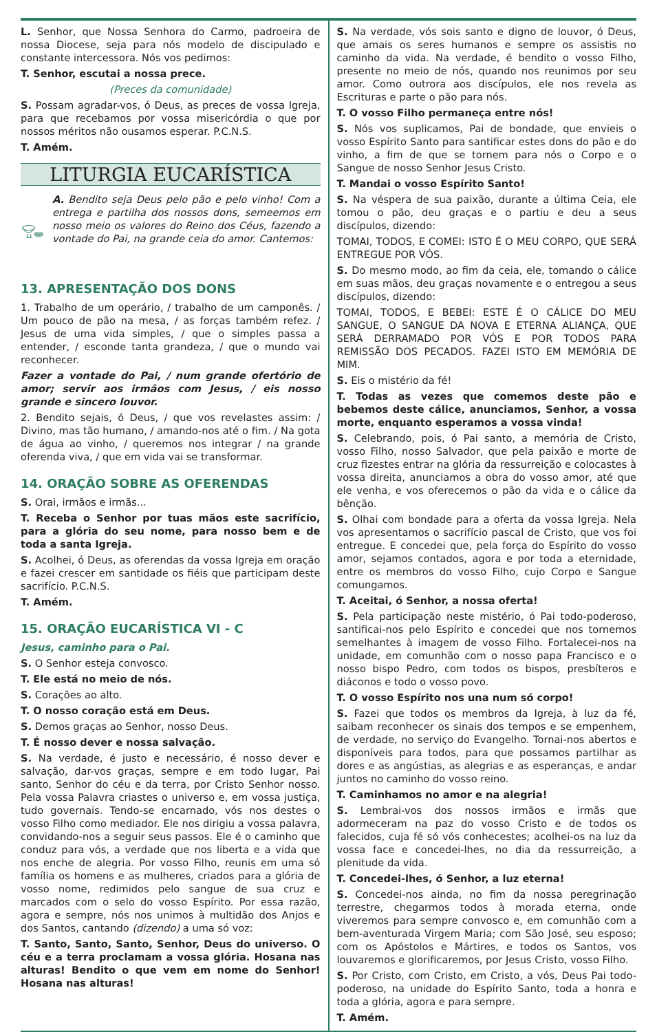L. Senhor, que Nossa Senhora do Carmo, padroeira de nossa Diocese, seja para nós modelo de discipulado e constante intercessora. Nós vos pedimos:
T. Senhor, escutai a nossa prece.
(Preces da comunidade)
S. Possam agradar-vos, ó Deus, as preces de vossa Igreja, para que recebamos por vossa misericórdia o que por nossos méritos não ousamos esperar. P.C.N.S.
T. Amém.
LITURGIA EUCARÍSTICA
A. Bendito seja Deus pelo pão e pelo vinho! Com a entrega e partilha dos nossos dons, semeemos em nosso meio os valores do Reino dos Céus, fazendo a vontade do Pai, na grande ceia do amor. Cantemos:
13. APRESENTAÇÃO DOS DONS
1. Trabalho de um operário, / trabalho de um camponês. / Um pouco de pão na mesa, / as forças também refez. / Jesus de uma vida simples, / que o simples passa a entender, / esconde tanta grandeza, / que o mundo vai reconhecer.
Fazer a vontade do Pai, / num grande ofertório de amor; servir aos irmãos com Jesus, / eis nosso grande e sincero louvor.
2. Bendito sejais, ó Deus, / que vos revelastes assim: / Divino, mas tão humano, / amando-nos até o fim. / Na gota de água ao vinho, / queremos nos integrar / na grande oferenda viva, / que em vida vai se transformar.
14. ORAÇÃO SOBRE AS OFERENDAS
S. Orai, irmãos e irmãs...
T. Receba o Senhor por tuas mãos este sacrifício, para a glória do seu nome, para nosso bem e de toda a santa Igreja.
S. Acolhei, ó Deus, as oferendas da vossa Igreja em oração e fazei crescer em santidade os fiéis que participam deste sacrifício. P.C.N.S.
T. Amém.
15. ORAÇÃO EUCARÍSTICA VI - C
Jesus, caminho para o Pai.
S. O Senhor esteja convosco.
T. Ele está no meio de nós.
S. Corações ao alto.
T. O nosso coração está em Deus.
S. Demos graças ao Senhor, nosso Deus.
T. É nosso dever e nossa salvação.
S. Na verdade, é justo e necessário, é nosso dever e salvação, dar-vos graças, sempre e em todo lugar, Pai santo, Senhor do céu e da terra, por Cristo Senhor nosso. Pela vossa Palavra criastes o universo e, em vossa justiça, tudo governais. Tendo-se encarnado, vós nos destes o vosso Filho como mediador. Ele nos dirigiu a vossa palavra, convidando-nos a seguir seus passos. Ele é o caminho que conduz para vós, a verdade que nos liberta e a vida que nos enche de alegria. Por vosso Filho, reunis em uma só família os homens e as mulheres, criados para a glória de vosso nome, redimidos pelo sangue de sua cruz e marcados com o selo do vosso Espírito. Por essa razão, agora e sempre, nós nos unimos à multidão dos Anjos e dos Santos, cantando (dizendo) a uma só voz:
T. Santo, Santo, Santo, Senhor, Deus do universo. O céu e a terra proclamam a vossa glória. Hosana nas alturas! Bendito o que vem em nome do Senhor! Hosana nas alturas!
S. Na verdade, vós sois santo e digno de louvor, ó Deus, que amais os seres humanos e sempre os assistis no caminho da vida. Na verdade, é bendito o vosso Filho, presente no meio de nós, quando nos reunimos por seu amor. Como outrora aos discípulos, ele nos revela as Escrituras e parte o pão para nós.
T. O vosso Filho permaneça entre nós!
S. Nós vos suplicamos, Pai de bondade, que envieis o vosso Espírito Santo para santificar estes dons do pão e do vinho, a fim de que se tornem para nós o Corpo e o Sangue de nosso Senhor Jesus Cristo.
T. Mandai o vosso Espírito Santo!
S. Na véspera de sua paixão, durante a última Ceia, ele tomou o pão, deu graças e o partiu e deu a seus discípulos, dizendo:
TOMAI, TODOS, E COMEI: ISTO É O MEU CORPO, QUE SERÁ ENTREGUE POR VÓS.
S. Do mesmo modo, ao fim da ceia, ele, tomando o cálice em suas mãos, deu graças novamente e o entregou a seus discípulos, dizendo:
TOMAI, TODOS, E BEBEI: ESTE É O CÁLICE DO MEU SANGUE, O SANGUE DA NOVA E ETERNA ALIANÇA, QUE SERÁ DERRAMADO POR VÓS E POR TODOS PARA REMISSÃO DOS PECADOS. FAZEI ISTO EM MEMÓRIA DE MIM.
S. Eis o mistério da fé!
T. Todas as vezes que comemos deste pão e bebemos deste cálice, anunciamos, Senhor, a vossa morte, enquanto esperamos a vossa vinda!
S. Celebrando, pois, ó Pai santo, a memória de Cristo, vosso Filho, nosso Salvador, que pela paixão e morte de cruz fizestes entrar na glória da ressurreição e colocastes à vossa direita, anunciamos a obra do vosso amor, até que ele venha, e vos oferecemos o pão da vida e o cálice da bênção.
S. Olhai com bondade para a oferta da vossa Igreja. Nela vos apresentamos o sacrifício pascal de Cristo, que vos foi entregue. E concedei que, pela força do Espírito do vosso amor, sejamos contados, agora e por toda a eternidade, entre os membros do vosso Filho, cujo Corpo e Sangue comungamos.
T. Aceitai, ó Senhor, a nossa oferta!
S. Pela participação neste mistério, ó Pai todo-poderoso, santificai-nos pelo Espírito e concedei que nos tornemos semelhantes à imagem de vosso Filho. Fortalecei-nos na unidade, em comunhão com o nosso papa Francisco e o nosso bispo Pedro, com todos os bispos, presbíteros e diáconos e todo o vosso povo.
T. O vosso Espírito nos una num só corpo!
S. Fazei que todos os membros da Igreja, à luz da fé, saibam reconhecer os sinais dos tempos e se empenhem, de verdade, no serviço do Evangelho. Tornai-nos abertos e disponíveis para todos, para que possamos partilhar as dores e as angústias, as alegrias e as esperanças, e andar juntos no caminho do vosso reino.
T. Caminhamos no amor e na alegria!
S. Lembrai-vos dos nossos irmãos e irmãs que adormeceram na paz do vosso Cristo e de todos os falecidos, cuja fé só vós conhecestes; acolhei-os na luz da vossa face e concedei-lhes, no dia da ressurreição, a plenitude da vida.
T. Concedei-lhes, ó Senhor, a luz eterna!
S. Concedei-nos ainda, no fim da nossa peregrinação terrestre, chegarmos todos à morada eterna, onde viveremos para sempre convosco e, em comunhão com a bem-aventurada Virgem Maria; com São José, seu esposo; com os Apóstolos e Mártires, e todos os Santos, vos louvaremos e glorificaremos, por Jesus Cristo, vosso Filho.
S. Por Cristo, com Cristo, em Cristo, a vós, Deus Pai todo-poderoso, na unidade do Espírito Santo, toda a honra e toda a glória, agora e para sempre.
T. Amém.